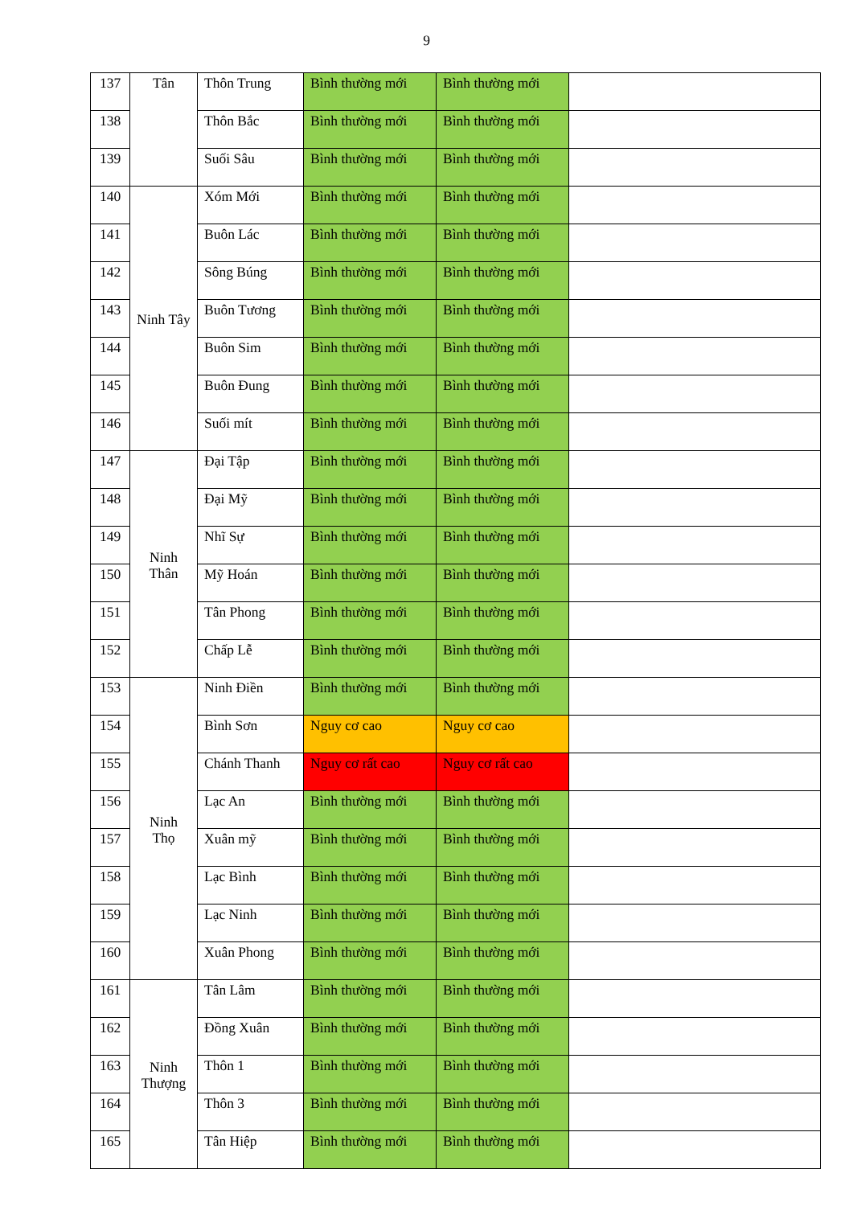9
| 137 | Tân | Thôn Trung | Bình thường mới | Bình thường mới | |
| 138 | | Thôn Bắc | Bình thường mới | Bình thường mới | |
| 139 | | Suối Sâu | Bình thường mới | Bình thường mới | |
| 140 | Ninh Tây | Xóm Mới | Bình thường mới | Bình thường mới | |
| 141 | | Buôn Lác | Bình thường mới | Bình thường mới | |
| 142 | | Sông Búng | Bình thường mới | Bình thường mới | |
| 143 | | Buôn Tương | Bình thường mới | Bình thường mới | |
| 144 | | Buôn Sim | Bình thường mới | Bình thường mới | |
| 145 | | Buôn Đung | Bình thường mới | Bình thường mới | |
| 146 | | Suối mít | Bình thường mới | Bình thường mới | |
| 147 | Ninh Thân | Đại Tập | Bình thường mới | Bình thường mới | |
| 148 | | Đại Mỹ | Bình thường mới | Bình thường mới | |
| 149 | | Nhĩ Sự | Bình thường mới | Bình thường mới | |
| 150 | | Mỹ Hoán | Bình thường mới | Bình thường mới | |
| 151 | | Tân Phong | Bình thường mới | Bình thường mới | |
| 152 | | Chấp Lễ | Bình thường mới | Bình thường mới | |
| 153 | Ninh Thọ | Ninh Điền | Bình thường mới | Bình thường mới | |
| 154 | | Bình Sơn | Nguy cơ cao | Nguy cơ cao | |
| 155 | | Chánh Thanh | Nguy cơ rất cao | Nguy cơ rất cao | |
| 156 | | Lạc An | Bình thường mới | Bình thường mới | |
| 157 | | Xuân mỹ | Bình thường mới | Bình thường mới | |
| 158 | | Lạc Bình | Bình thường mới | Bình thường mới | |
| 159 | | Lạc Ninh | Bình thường mới | Bình thường mới | |
| 160 | | Xuân Phong | Bình thường mới | Bình thường mới | |
| 161 | Ninh Thượng | Tân Lâm | Bình thường mới | Bình thường mới | |
| 162 | | Đồng Xuân | Bình thường mới | Bình thường mới | |
| 163 | | Thôn 1 | Bình thường mới | Bình thường mới | |
| 164 | | Thôn 3 | Bình thường mới | Bình thường mới | |
| 165 | | Tân Hiệp | Bình thường mới | Bình thường mới | |